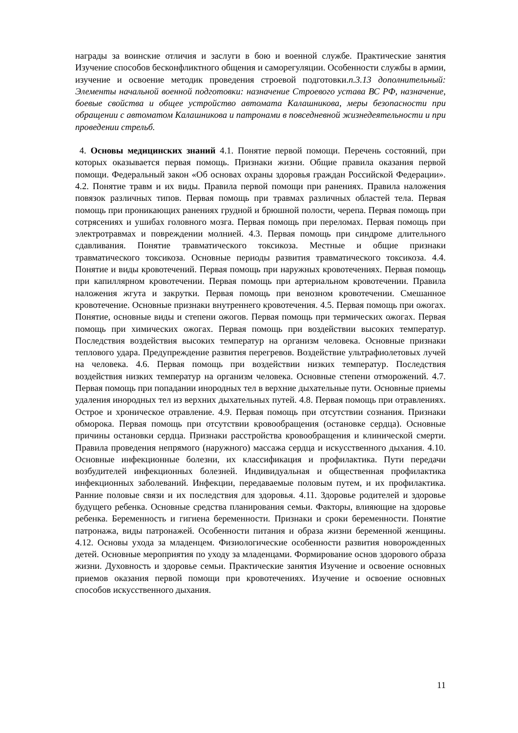награды за воинские отличия и заслуги в бою и военной службе. Практические занятия Изучение способов бесконфликтного общения и саморегуляции. Особенности службы в армии, изучение и освоение методик проведения строевой подготовки.п.3.13 дополнительный: Элементы начальной военной подготовки: назначение Строевого устава ВС РФ, назначение, боевые свойства и общее устройство автомата Калашникова, меры безопасности при обращении с автоматом Калашникова и патронами в повседневной жизнедеятельности и при проведении стрельб.
4. Основы медицинских знаний 4.1. Понятие первой помощи. Перечень состояний, при которых оказывается первая помощь. Признаки жизни. Общие правила оказания первой помощи. Федеральный закон «Об основах охраны здоровья граждан Российской Федерации». 4.2. Понятие травм и их виды. Правила первой помощи при ранениях. Правила наложения повязок различных типов. Первая помощь при травмах различных областей тела. Первая помощь при проникающих ранениях грудной и брюшной полости, черепа. Первая помощь при сотрясениях и ушибах головного мозга. Первая помощь при переломах. Первая помощь при электротравмах и повреждении молнией. 4.3. Первая помощь при синдроме длительного сдавливания. Понятие травматического токсикоза. Местные и общие признаки травматического токсикоза. Основные периоды развития травматического токсикоза. 4.4. Понятие и виды кровотечений. Первая помощь при наружных кровотечениях. Первая помощь при капиллярном кровотечении. Первая помощь при артериальном кровотечении. Правила наложения жгута и закрутки. Первая помощь при венозном кровотечении. Смешанное кровотечение. Основные признаки внутреннего кровотечения. 4.5. Первая помощь при ожогах. Понятие, основные виды и степени ожогов. Первая помощь при термических ожогах. Первая помощь при химических ожогах. Первая помощь при воздействии высоких температур. Последствия воздействия высоких температур на организм человека. Основные признаки теплового удара. Предупреждение развития перегревов. Воздействие ультрафиолетовых лучей на человека. 4.6. Первая помощь при воздействии низких температур. Последствия воздействия низких температур на организм человека. Основные степени отморожений. 4.7. Первая помощь при попадании инородных тел в верхние дыхательные пути. Основные приемы удаления инородных тел из верхних дыхательных путей. 4.8. Первая помощь при отравлениях. Острое и хроническое отравление. 4.9. Первая помощь при отсутствии сознания. Признаки обморока. Первая помощь при отсутствии кровообращения (остановке сердца). Основные причины остановки сердца. Признаки расстройства кровообращения и клинической смерти. Правила проведения непрямого (наружного) массажа сердца и искусственного дыхания. 4.10. Основные инфекционные болезни, их классификация и профилактика. Пути передачи возбудителей инфекционных болезней. Индивидуальная и общественная профилактика инфекционных заболеваний. Инфекции, передаваемые половым путем, и их профилактика. Ранние половые связи и их последствия для здоровья. 4.11. Здоровье родителей и здоровье будущего ребенка. Основные средства планирования семьи. Факторы, влияющие на здоровье ребенка. Беременность и гигиена беременности. Признаки и сроки беременности. Понятие патронажа, виды патронажей. Особенности питания и образа жизни беременной женщины. 4.12. Основы ухода за младенцем. Физиологические особенности развития новорожденных детей. Основные мероприятия по уходу за младенцами. Формирование основ здорового образа жизни. Духовность и здоровье семьи. Практические занятия Изучение и освоение основных приемов оказания первой помощи при кровотечениях. Изучение и освоение основных способов искусственного дыхания.
11